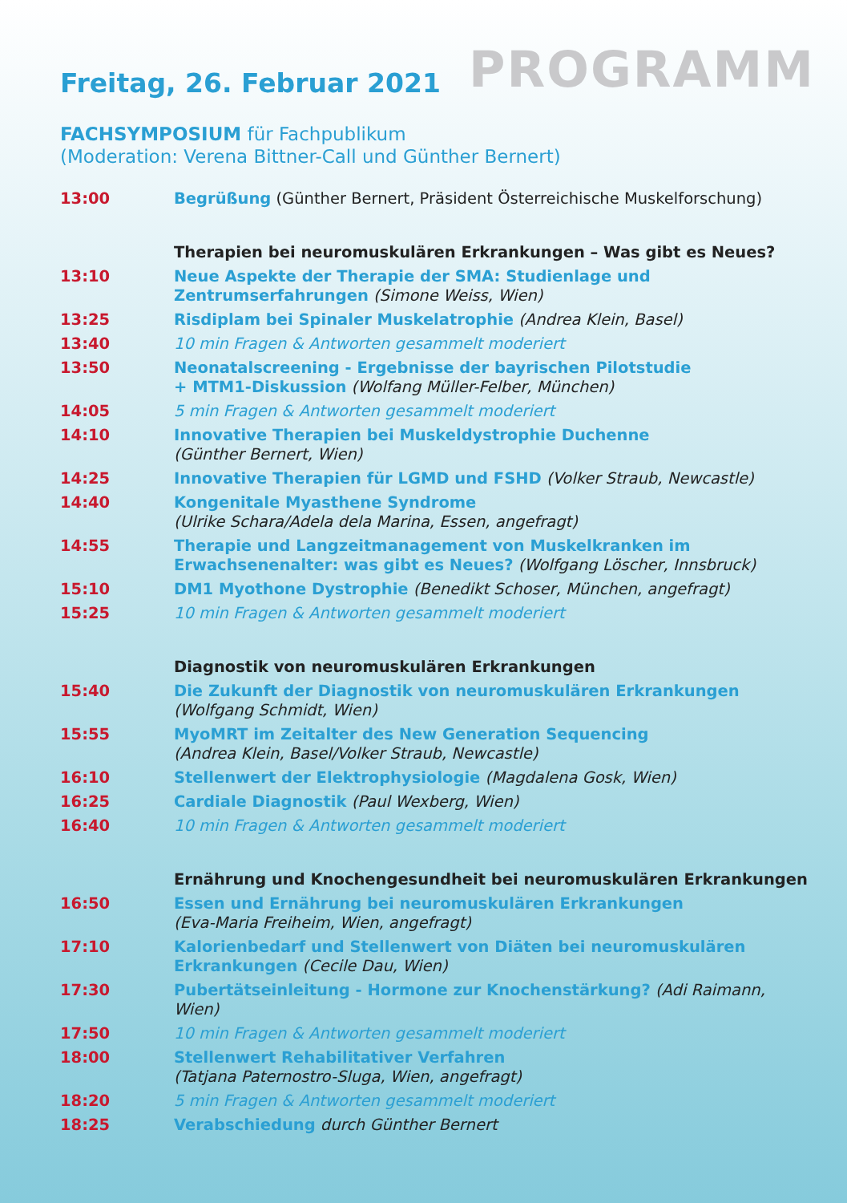Freitag, 26. Februar 2021
PROGRAMM
FACHSYMPOSIUM für Fachpublikum
(Moderation: Verena Bittner-Call und Günther Bernert)
| 13:00 | Begrüßung (Günther Bernert, Präsident Österreichische Muskelforschung) |
| | Therapien bei neuromuskulären Erkrankungen – Was gibt es Neues? |
| 13:10 | Neue Aspekte der Therapie der SMA: Studienlage und Zentrumserfahrungen (Simone Weiss, Wien) |
| 13:25 | Risdiplam bei Spinaler Muskelatrophie (Andrea Klein, Basel) |
| 13:40 | 10 min Fragen & Antworten gesammelt moderiert |
| 13:50 | Neonatalscreening - Ergebnisse der bayrischen Pilotstudie + MTM1-Diskussion (Wolfang Müller-Felber, München) |
| 14:05 | 5 min Fragen & Antworten gesammelt moderiert |
| 14:10 | Innovative Therapien bei Muskeldystrophie Duchenne (Günther Bernert, Wien) |
| 14:25 | Innovative Therapien für LGMD und FSHD (Volker Straub, Newcastle) |
| 14:40 | Kongenitale Myasthene Syndrome (Ulrike Schara/Adela dela Marina, Essen, angefragt) |
| 14:55 | Therapie und Langzeitmanagement von Muskelkranken im Erwachsenenalter: was gibt es Neues? (Wolfgang Löscher, Innsbruck) |
| 15:10 | DM1 Myothone Dystrophie (Benedikt Schoser, München, angefragt) |
| 15:25 | 10 min Fragen & Antworten gesammelt moderiert |
| | Diagnostik von neuromuskulären Erkrankungen |
| 15:40 | Die Zukunft der Diagnostik von neuromuskulären Erkrankungen (Wolfgang Schmidt, Wien) |
| 15:55 | MyoMRT im Zeitalter des New Generation Sequencing (Andrea Klein, Basel/Volker Straub, Newcastle) |
| 16:10 | Stellenwert der Elektrophysiologie (Magdalena Gosk, Wien) |
| 16:25 | Cardiale Diagnostik (Paul Wexberg, Wien) |
| 16:40 | 10 min Fragen & Antworten gesammelt moderiert |
| | Ernährung und Knochengesundheit bei neuromuskulären Erkrankungen |
| 16:50 | Essen und Ernährung bei neuromuskulären Erkrankungen (Eva-Maria Freiheim, Wien, angefragt) |
| 17:10 | Kalorienbedarf und Stellenwert von Diäten bei neuromuskulären Erkrankungen (Cecile Dau, Wien) |
| 17:30 | Pubertätseinleitung - Hormone zur Knochenstärkung? (Adi Raimann, Wien) |
| 17:50 | 10 min Fragen & Antworten gesammelt moderiert |
| 18:00 | Stellenwert Rehabilitativer Verfahren (Tatjana Paternostro-Sluga, Wien, angefragt) |
| 18:20 | 5 min Fragen & Antworten gesammelt moderiert |
| 18:25 | Verabschiedung durch Günther Bernert |